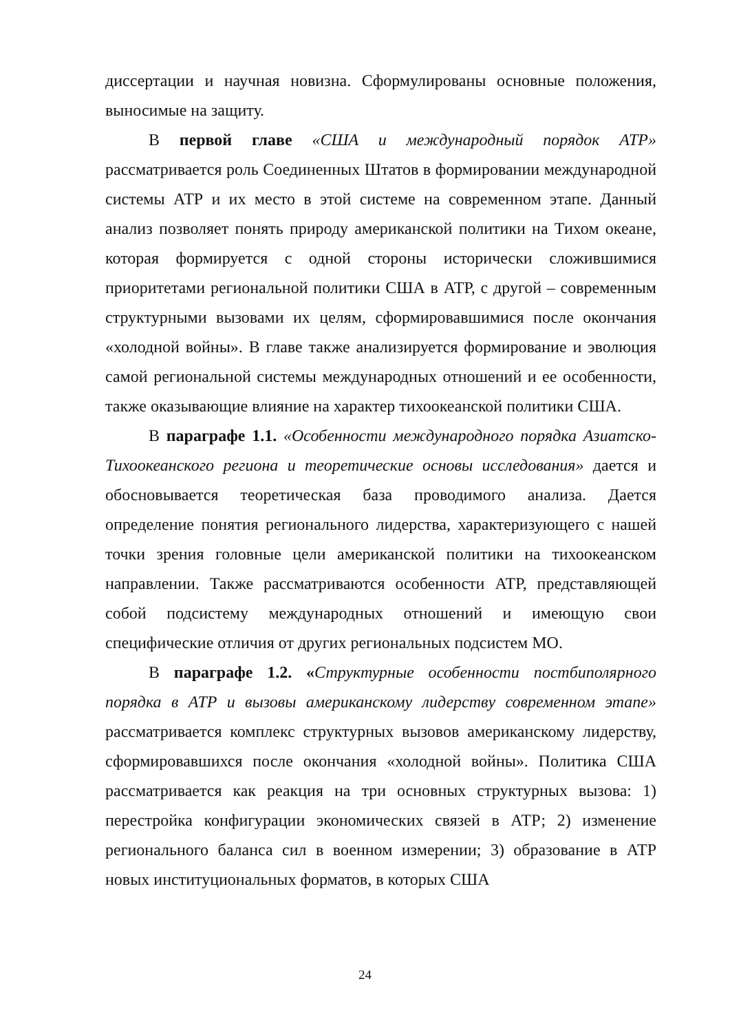диссертации и научная новизна. Сформулированы основные положения, выносимые на защиту.
В первой главе «США и международный порядок АТР» рассматривается роль Соединенных Штатов в формировании международной системы АТР и их место в этой системе на современном этапе. Данный анализ позволяет понять природу американской политики на Тихом океане, которая формируется с одной стороны исторически сложившимися приоритетами региональной политики США в АТР, с другой – современным структурными вызовами их целям, сформировавшимися после окончания «холодной войны». В главе также анализируется формирование и эволюция самой региональной системы международных отношений и ее особенности, также оказывающие влияние на характер тихоокеанской политики США.
В параграфе 1.1. «Особенности международного порядка Азиатско-Тихоокеанского региона и теоретические основы исследования» дается и обосновывается теоретическая база проводимого анализа. Дается определение понятия регионального лидерства, характеризующего с нашей точки зрения головные цели американской политики на тихоокеанском направлении. Также рассматриваются особенности АТР, представляющей собой подсистему международных отношений и имеющую свои специфические отличия от других региональных подсистем МО.
В параграфе 1.2. «Структурные особенности постбиполярного порядка в АТР и вызовы американскому лидерству современном этапе» рассматривается комплекс структурных вызовов американскому лидерству, сформировавшихся после окончания «холодной войны». Политика США рассматривается как реакция на три основных структурных вызова: 1) перестройка конфигурации экономических связей в АТР; 2) изменение регионального баланса сил в военном измерении; 3) образование в АТР новых институциональных форматов, в которых США
24